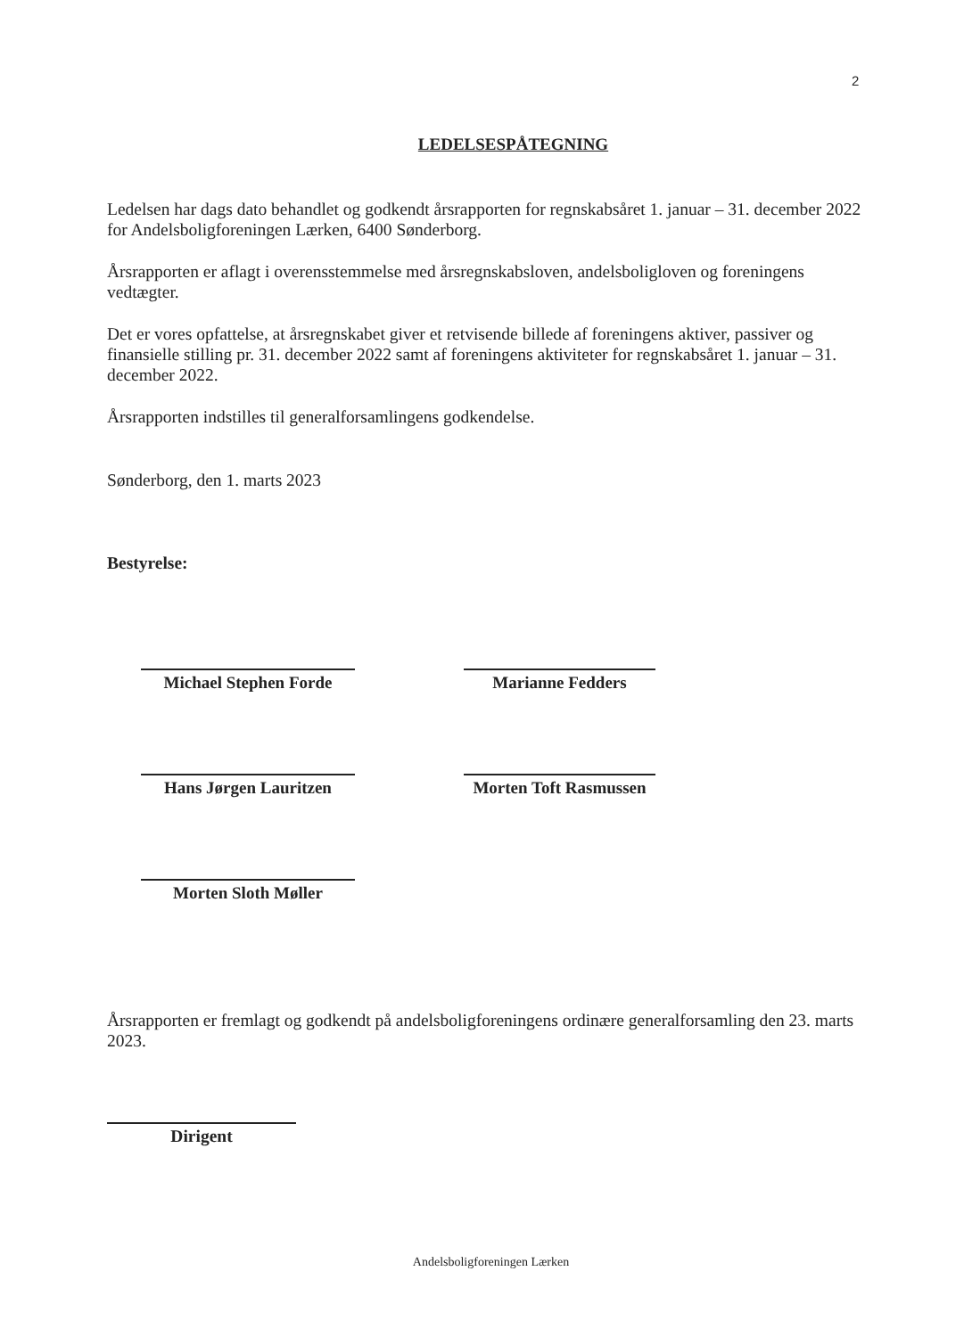2
LEDELSESPÅTEGNING
Ledelsen har dags dato behandlet og godkendt årsrapporten for regnskabsåret 1. januar – 31. december 2022 for Andelsboligforeningen Lærken, 6400 Sønderborg.
Årsrapporten er aflagt i overensstemmelse med årsregnskabsloven, andelsboligloven og foreningens vedtægter.
Det er vores opfattelse, at årsregnskabet giver et retvisende billede af foreningens aktiver, passiver og finansielle stilling pr. 31. december 2022 samt af foreningens aktiviteter for regnskabsåret 1. januar – 31. december 2022.
Årsrapporten indstilles til generalforsamlingens godkendelse.
Sønderborg, den 1. marts 2023
Bestyrelse:
Michael Stephen Forde
Marianne Fedders
Hans Jørgen Lauritzen
Morten Toft Rasmussen
Morten Sloth Møller
Årsrapporten er fremlagt og godkendt på andelsboligforeningens ordinære generalforsamling den 23. marts 2023.
Dirigent
Andelsboligforeningen Lærken